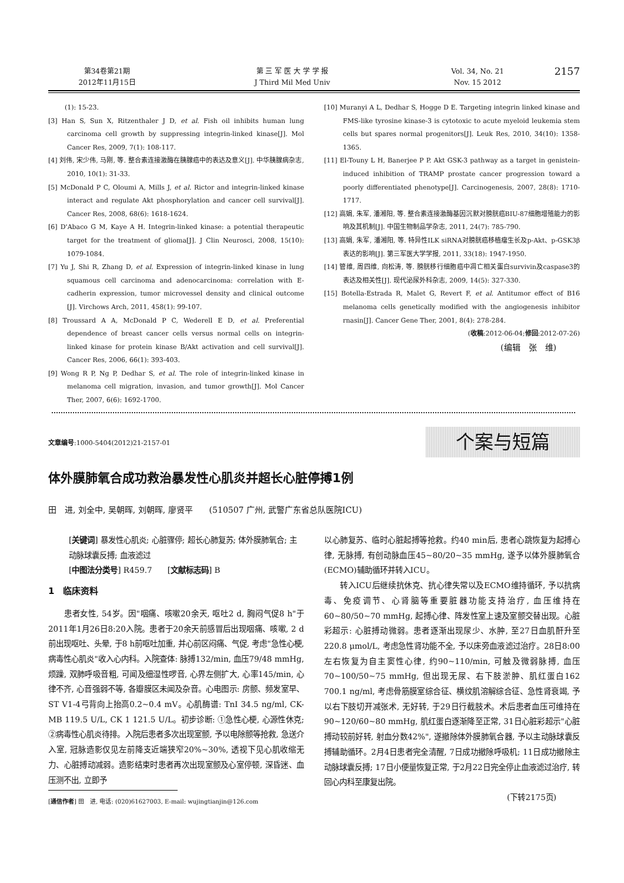第34卷第21期
2012年11月15日
第 三 军 医 大 学 学 报
J Third Mil Med Univ
Vol. 34, No. 21
Nov. 15 2012
2157
(1): 15-23.
[3] Han S, Sun X, Ritzenthaler J D, et al. Fish oil inhibits human lung carcinoma cell growth by suppressing integrin-linked kinase[J]. Mol Cancer Res, 2009, 7(1): 108-117.
[4] 刘伟, 宋少伟, 马刚, 等. 整合素连接激酶在胰腺癌中的表达及意义[J]. 中华胰腺病杂志, 2010, 10(1): 31-33.
[5] McDonald P C, Oloumi A, Mills J, et al. Rictor and integrin-linked kinase interact and regulate Akt phosphorylation and cancer cell survival[J]. Cancer Res, 2008, 68(6): 1618-1624.
[6] D'Abaco G M, Kaye A H. Integrin-linked kinase: a potential therapeutic target for the treatment of glioma[J]. J Clin Neurosci, 2008, 15(10): 1079-1084.
[7] Yu J, Shi R, Zhang D, et al. Expression of integrin-linked kinase in lung squamous cell carcinoma and adenocarcinoma: correlation with E-cadherin expression, tumor microvessel density and clinical outcome [J]. Virchows Arch, 2011, 458(1): 99-107.
[8] Troussard A A, McDonald P C, Wederell E D, et al. Preferential dependence of breast cancer cells versus normal cells on integrin-linked kinase for protein kinase B/Akt activation and cell survival[J]. Cancer Res, 2006, 66(1): 393-403.
[9] Wong R P, Ng P, Dedhar S, et al. The role of integrin-linked kinase in melanoma cell migration, invasion, and tumor growth[J]. Mol Cancer Ther, 2007, 6(6): 1692-1700.
[10] Muranyi A L, Dedhar S, Hogge D E. Targeting integrin linked kinase and FMS-like tyrosine kinase-3 is cytotoxic to acute myeloid leukemia stem cells but spares normal progenitors[J]. Leuk Res, 2010, 34(10): 1358-1365.
[11] El-Touny L H, Banerjee P P. Akt GSK-3 pathway as a target in genistein-induced inhibition of TRAMP prostate cancer progression toward a poorly differentiated phenotype[J]. Carcinogenesis, 2007, 28(8): 1710-1717.
[12] 高娟, 朱军, 潘湘阳, 等. 整合素连接激酶基因沉默对膀胱癌BIU-87细胞增殖能力的影响及其机制[J]. 中国生物制品学杂志, 2011, 24(7): 785-790.
[13] 高娟, 朱军, 潘湘阳, 等. 特异性ILK siRNA对膀胱癌移植瘤生长及p-Akt、p-GSK3β表达的影响[J]. 第三军医大学学报, 2011, 33(18): 1947-1950.
[14] 管维, 周四维, 向松涛, 等. 膀胱移行细胞癌中凋亡相关蛋白survivin及caspase3的表达及相关性[J]. 现代泌尿外科杂志, 2009, 14(5): 327-330.
[15] Botella-Estrada R, Malet G, Revert F, et al. Antitumor effect of B16 melanoma cells genetically modified with the angiogenesis inhibitor rnasin[J]. Cancer Gene Ther, 2001, 8(4): 278-284.
(收稿:2012-06-04;修回:2012-07-26)
(编辑　张　维)
文章编号:1000-5404(2012)21-2157-01
个案与短篇
体外膜肺氧合成功救治暴发性心肌炎并超长心脏停搏1例
田　进, 刘全中, 吴朝晖, 刘朝晖, 廖贤平　　(510507 广州, 武警广东省总队医院ICU)
[关键词] 暴发性心肌炎; 心脏骤停; 超长心肺复苏; 体外膜肺氧合; 主动脉球囊反搏; 血液滤过
[中图法分类号] R459.7　　[文献标志码] B
1　临床资料
患者女性, 54岁。因"咽痛、咳嗽20余天, 呕吐2 d, 胸闷气促8 h"于2011年1月26日8:20入院。患者于20余天前感冒后出现咽痛、咳嗽, 2 d前出现呕吐、头晕, 于8 h前呕吐加重, 并心前区闷痛、气促, 考虑"急性心梗, 病毒性心肌炎"收入心内科。入院查体: 脉搏132/min, 血压79/48 mmHg, 烦躁, 双肺呼吸音粗, 可闻及细湿性啰音, 心界左侧扩大, 心率145/min, 心律不齐, 心音强弱不等, 各瓣膜区未闻及杂音。心电图示: 房颤、频发室早、ST V1-4弓背向上抬高0.2~0.4 mV。心肌酶谱: TnI 34.5 ng/ml, CK-MB 119.5 U/L, CK 1 121.5 U/L。初步诊断: ①急性心梗, 心源性休克; ②病毒性心肌炎待排。入院后患者多次出现室颤, 予以电除颤等抢救, 急送介入室, 冠脉造影仅见左前降支近端狭窄20%~30%, 透视下见心肌收缩无力、心脏搏动减弱。造影结束时患者再次出现室颤及心室停顿, 深昏迷、血压测不出, 立即予
[通信作者] 田　进, 电话: (020)61627003, E-mail: wujingtianjin@126.com
以心肺复苏、临时心脏起搏等抢救。约40 min后, 患者心跳恢复为起搏心律, 无脉搏, 有创动脉血压45~80/20~35 mmHg, 遂予以体外膜肺氧合(ECMO)辅助循环并转入ICU。
转入ICU后继续抗休克、抗心律失常以及ECMO维持循环, 予以抗病毒、免疫调节、心肾脑等重要脏器功能支持治疗, 血压维持在60~80/50~70 mmHg, 起搏心律、阵发性室上速及室颤交替出现。心脏彩超示: 心脏搏动微弱。患者逐渐出现尿少、水肿, 至27日血肌酐升至220.8 μmol/L, 考虑急性肾功能不全, 予以床旁血液滤过治疗。28日8:00左右恢复为自主窦性心律, 约90~110/min, 可触及微弱脉搏, 血压70~100/50~75 mmHg, 但出现无尿、右下肢淤肿、肌红蛋白162 700.1 ng/ml, 考虑骨筋膜室综合征、横纹肌溶解综合征、急性肾衰竭, 予以右下肢切开减张术, 无好转, 于29日行截肢术。术后患者血压可维持在90~120/60~80 mmHg, 肌红蛋白逐渐降至正常, 31日心脏彩超示"心脏搏动较前好转, 射血分数42%", 遂撤除体外膜肺氧合器, 予以主动脉球囊反搏辅助循环。2月4日患者完全清醒, 7日成功撤除呼吸机; 11日成功撤除主动脉球囊反搏; 17日小便量恢复正常, 于2月22日完全停止血液滤过治疗, 转回心内科至康复出院。
(下转2175页)